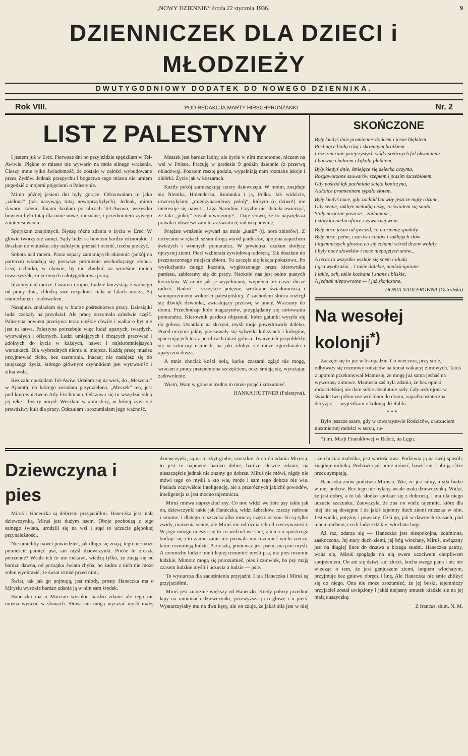„NOWY DZIENNIK“ środa 22 stycznia 1936. 9
DZIENNICZEK DLA DZIECI i MŁODZIEŻY
DWUTYGODNIOWY DODATEK DO NOWEGO DZIENNIKA.
Rok VIII. POD REDAKCJĄ MARTY HIRSCHPRUNŻANKI Nr. 2
LIST Z PALESTYNY
I jestem już w Erec. Pierwsze dni po przyjeździe spędziłam w Tel-Awiwie. Piękne to miasto nie wywarło na mnie silnego wrażenia. Cieszy mnie tylko świadomość, że zostało w całości wybudowane przez Żydów. Jednak przepychu i bogactwa tego miasta nie umiem pogodzić z mojemi pojęciami o Palestynie.
Mimo późnej jesieni dni były gorące. Odczuwałam to jako „zielona“ (tak nazywają tutaj nowoprzybyłych). Jednak, mimo skwaru, całemi dniami łaziłam po ulicach Tel-Awiwu, wszystko bowiem było tutaj dla mnie nowe, nieznane, i przedmiotem żywego zainteresowania.
Spotykam znajomych. Słyszę różne zdania o życiu w Erec. W głowie tworzy się zamęt. Sądy ludzi są bowiem bardzo różnorakie. I doszłam do wniosku: aby należycie poznać i ocenić, trzeba przeżyć.
Sobota nad ranem. Przez szpary zamkniętych okiennic (pokój na parterze) wkradają się pierwsze promienie wschodzącego słońca. Leżę cichutko, w obawie, by nie zbudzić za wcześnie moich towarzyszek, zmęczonych całotygodniową pracą.
Idziemy nad morze. Gwarno i rojno. Ludzie korzystają z wolnego od pracy dnia, chłodzą swe rozpalone ciała w falach morza. Są uśmiechnięci i zadowoleni.
Nazajutrz znalazłam się w biurze pośrednictwa pracy. Dziesiątki ludzi czekały na przydział. Ale pracę otrzymała zaledwie część. Palestyna bowiem przeżywa teraz ciężkie chwile i walka o byt nie jest tu łatwa. Palestyna potrzebuje więc ludzi upartych, twardych, wytrwałych i ofiarnych. Ludzi umiejących i chcących pracować i zdolnych do życia w każdych, nawet i najskromniejszych warunkach. Dla wybrednych niema tu miejsca. Każdą pracę musisz przyjmować cicho, bez szemrania. Inaczej nie nadajesz się do tutejszego życia, którego głównym czynnikiem jest wytrwałość i silna wola.
Bez żalu opuściłam Tel-Awiw. Udałam się na wieś, do „Meszeku“ w Ajanoth, do którego zostałam przydzielona. „Meszek“ ten, jest pod kierownictwem Ady Fischmann. Odczuwa się tu wszędzie silną jej rękę i bystry umysł. Weszłam w atmosferę, w której żywi się prawdziwy kult dla pracy. Odczułam i zrozumiałam jego ważność.
Meszek jest bardzo ładny, ale życie w nim monotonne, niczem na wsi w Polsce. Pracuję w pardesie 9 godzin dziennie (z przerwą obiadową). Pozatem resztę godzin, wypełniają nam rozmaite lekcje i zbiórki. Życie jak w koszarach.
Każdy pokój zamieszkują cztery dziewczęta. W moim, znajduje się Niemka, Holenderka, Rumunka i ja, Polka. Jak widzicie, utworzyłyśmy „międzynarodowy pokój“, którym (o dziwo!) nie interesuje się nawet... Liga Narodów. Czyżby nie chciała uwierzyć, że taki „pokój“ został utworzony?... Daję słowo, że to największa prawda i obwieszczam teraz światu tę radosną nowinę.
Potężne wrażenie wywarł na mnie „katif“ (tj. pora zbiorów). Z nożycami w rękach szłam drogą wśród pardesów, upojona zapachem świeżych i wonnych pomarańcz. W powietrzu czułam słodycz ojczystej ziemi. Pierś wzbierała żywiołową radością. Tak doszłam do przeznaczonego miejsca zbioru. Tu zaczęła się lekcja pokazowa. Po wysłuchaniu całego kazania, wygłoszonego przez kierownika pardesu, zabieramy się do pracy. Naokoło nas jest pełno pustych koszyków. W miarę jak je wypełniamy, wypełnia też nasze dusze radość. Radość i szczęście potężne, wezbrane świadomością i samopoczuciem wolności palestyńskiej. Z zachodem słońca rozległ się dźwięk dzwonka, zwiastujący przerwę w pracy. Wracamy do domu. Przechodząc koło magazynów, przyglądamy się sortowaniu pomarańcz. Kierownik pardesu objaśniał, które gatunki wysyła się do golusu. Usiadłam na skrzyni, myśli moje powędrowały daleko. Przed oczyma jakby przesuwały się sylwetki koleżanek i kolegów, spacerujących teraz po ulicach miast golusu. Twarze ich przyobłekły się w sztuczny uśmiech, na jaki zdobyć się może zgorzkniała i apatyczna dusza.
A mnie chociaż kości bolą, karku czasami zgiąć nie mogę, wracam z pracy przepełniona szczęściem, oczy śmieją się, wyrażając zadowolenie.
Wiem, Wam w golusie trudno to może pojąć i zrozumieć.
HANKA HÜTTNER (Palestyna).
SKOŃCZONE
Były kiedyś dnie promienne słońcem i jasne błękitem,
Pachnące białą różą i skromnym bratkiem
I rozszemrane przejrzystych wód i srebrnych fal aksamitem
I barwne chabrem i kąkolu płatkiem.
Były kiedyś dnie, śmiejące się dziecka oczyma,
Rozgaworzone szuwarów szeptem i ptasim szczebiotem,
Gdy pośród łąk pachniała ścięta koniczyna,
A słońce promiennem sypało złotem.
Były kiedyś noce, gdy zachód barwiły jeszcze mgły różane,
Gdy senne, zaklęte melodją ciszy, co światem się snuła,
Stały mroczne puszcze... zadumane...
I stały ku niebu ofiarę z żywicznej woni.
Były noce jasne od gwiazd, co na ziemię spadały
Były noce, pełne, czarów i cudów i zaklętych słów
I tajemniczych głosów, co się echami wśród drzew wołały
I były noce słowików i noce niepojętych snów...
A teraz to wszystko wydaje się snem i ułudą
I grą wyobraźni... I takie dalekie, niedoścignione
I takie, och, takie kochane i znane i bliskie,
A jednak niepowrotne — i już skończone.
DONIA NADLERÓWNA (Ostrołęka)
Na wesołej kolonji<sup>*)</sup>
Zaczęło się to już w listopadzie. Co wieczora, przy stole, odbywały się rozmowy rodziców na temat wakacyj zimowych. Tatuś z uporem przekonywał Mamusię, że mogę już sama jechać na wywczasy zimowe. Mamusia zaś była zdania, że bez opieki rodzicielskiej nie dam sobie absolutnie rady. Gdy uzbrojona w świadectwo półroczne wróciłam do domu, zapadła ostateczna decyzja: — wyjeżdżam z kolonją do Rabki.
* * *
Było jeszcze szaro, gdy w towarzystwie Rodziców, z uczuciem niezmiernej radości w sercu, ru-
*) im. Marji Fraenklowej w Rabce, na Lęgu.
Dziewczyna i pies
Miruś i Haneczka są dobrymi przyjaciółmi. Haneczka jest małą dziewczynką, Miruś jest dużym psem. Oboje pochodzą z tego samego świata, urodzili się na wsi i stąd to uczucie głębokiej przynależności.
Nie umieliby nawet powiedzieć, jak długo się znają, tego nie może pomieścić pamięć psa, ani myśl dziewczynki. Poćóż to zresztą potrzebne? Wcale ich to nie ciekawi, wiedzą tylko, że znają się od bardzo dawna, od początku świata chyba, bo żadne z nich nie może sobie wyobrazić, że świat istniał przed nimi.
Świat, tak jak go pojmują, jest młody, prosty Haneczka ma o Mirysiu wysokie bardzo zdanie ją w nim sam środek.
Haneczka ma o Marusiu wysokie bardzo zdanie ale tego nie można wyrazić w słowach. Słowa nie mogą wyrażać myśli małej dziewczynki, są na to zbyt grube, szorstkie. A co do zdania Mirysia, to jest to napewno bardzo dobre, bardzo słuszne zdanie, na nieszczęście jednak nie znamy go dobrze. Miruś nie mówi, nigdy nie mówi tego co myśli a kto wie, może i sam tego dobrze nie wie. Posiada oczywiście inteligencję, ale z przeróżnych jakichś powodów, inteligencja ta jest mocno tajemnicza.
Miruś miewa naprzykład sny. Co noc widzi we śnie psy takie jak on, dziewczynki takie jak Haneczka, widzi żebraków, rzeczy radosne i smutne. I dlatego to szczeka albo mruczy często ze snu. To są tylko zwidy, marzenia senne, ale Miruś nie odróżnia ich od rzeczywistości. W jego mózgu miesza się to co widział we śnie, z tem co spostrzega budząc się i to zamieszanie nie pozwala mu rozumieć wielu rzeczy, które rozumieją ludzie. A zresztą, ponieważ jest psem, ma psie myśli. A czemużby ludzie mieli lepiej rozumieć myśli psa, niż pies rozumie ludzkie. Mimoto mogą się porozumieć, pies i człowiek, bo psy mają czasem ludzkie myśli i uczucia a ludzie — psie.
To wystarcza dla zacieśnienia przyjaźni. I tak Haneczka i Miruś są przyjaciółmi.
Miruś jest znacznie większy od Haneczki. Kiedy położy przednie łapy na ramionach dziewczynki, przewyższa ją o głowę i o pierś. Wystarczyłaby mu na dwa kęsy, ale on czuje, że jakaś siła jest w niej i że chociaż maleńka, jest wartościowa. Podziwia ją na swój sposób, znajduje milutką. Podziwia jak umie mówić, bawić się. Lubi ją i liże przez sympatję.
Haneczka znów podziwia Mirusia. Wie, że jest silny, a siła budzi w niej podziw. Bez tego nie byłaby wcale małą dziewczynką. Widzi, że jest dobry, a to tak słodko spotkać się z dobrocią. I ma dla niego uczucie szacunku. Zauważyła, że zna on wiele tajemnic, które dla niej nie są dostępne i że jakiś tajemny duch ziemi mieszka w nim. Jest wielki, potężny i poważny. Czci go, jak w dawnych czasach, pod innem niebem, czcili ludzie dzikie, włochate bogi.
Aż raz, zdarza się — Haneczka jest niespokojna, zdumiona, zaskoczona. Jej stary duch ziemi, jej bóg włochaty, Miruś, uwiązany jest na długiej lince do drzewa u brzegu studni. Haneczka patrzy, waha się. Miruś spogląda na nią swem uczciwem cierpliwem spojrzeniem. On ani się dziwi, ani złości, kocha swego pana i nic nie wiedząc o tem, że jest genjuszem ziemi, bogiem włochatym, przyjmuje bez gniewu obręcz i linę. Ale Haneczka nie śmie zbliżyć się do niego. Ona nie może zrozumieć, że jej boski, tajemniczy przyjaciel został uwięziony i jakiś niejasny smutek kładzie sie na jej małą duszyczkę.
Z francus. tłum. N. M.